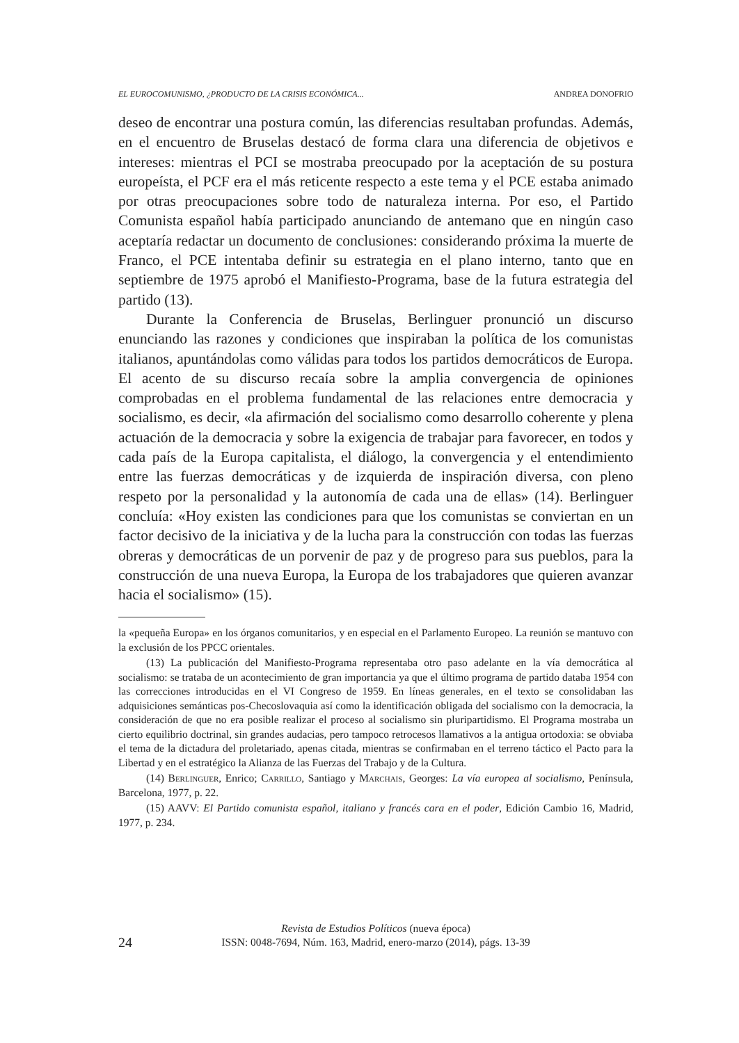EL EUROCOMUNISMO, ¿PRODUCTO DE LA CRISIS ECONÓMICA... ANDREA DONOFRIO
deseo de encontrar una postura común, las diferencias resultaban profundas. Además, en el encuentro de Bruselas destacó de forma clara una diferencia de objetivos e intereses: mientras el PCI se mostraba preocupado por la aceptación de su postura europeísta, el PCF era el más reticente respecto a este tema y el PCE estaba animado por otras preocupaciones sobre todo de naturaleza interna. Por eso, el Partido Comunista español había participado anunciando de antemano que en ningún caso aceptaría redactar un documento de conclusiones: considerando próxima la muerte de Franco, el PCE intentaba definir su estrategia en el plano interno, tanto que en septiembre de 1975 aprobó el Manifiesto-Programa, base de la futura estrategia del partido (13).
Durante la Conferencia de Bruselas, Berlinguer pronunció un discurso enunciando las razones y condiciones que inspiraban la política de los comunistas italianos, apuntándolas como válidas para todos los partidos democráticos de Europa. El acento de su discurso recaía sobre la amplia convergencia de opiniones comprobadas en el problema fundamental de las relaciones entre democracia y socialismo, es decir, «la afirmación del socialismo como desarrollo coherente y plena actuación de la democracia y sobre la exigencia de trabajar para favorecer, en todos y cada país de la Europa capitalista, el diálogo, la convergencia y el entendimiento entre las fuerzas democráticas y de izquierda de inspiración diversa, con pleno respeto por la personalidad y la autonomía de cada una de ellas» (14). Berlinguer concluía: «Hoy existen las condiciones para que los comunistas se conviertan en un factor decisivo de la iniciativa y de la lucha para la construcción con todas las fuerzas obreras y democráticas de un porvenir de paz y de progreso para sus pueblos, para la construcción de una nueva Europa, la Europa de los trabajadores que quieren avanzar hacia el socialismo» (15).
la «pequeña Europa» en los órganos comunitarios, y en especial en el Parlamento Europeo. La reunión se mantuvo con la exclusión de los PPCC orientales.
(13) La publicación del Manifiesto-Programa representaba otro paso adelante en la vía democrática al socialismo: se trataba de un acontecimiento de gran importancia ya que el último programa de partido databa 1954 con las correcciones introducidas en el VI Congreso de 1959. En líneas generales, en el texto se consolidaban las adquisiciones semánticas pos-Checoslovaquia así como la identificación obligada del socialismo con la democracia, la consideración de que no era posible realizar el proceso al socialismo sin pluripartidismo. El Programa mostraba un cierto equilibrio doctrinal, sin grandes audacias, pero tampoco retrocesos llamativos a la antigua ortodoxia: se obviaba el tema de la dictadura del proletariado, apenas citada, mientras se confirmaban en el terreno táctico el Pacto para la Libertad y en el estratégico la Alianza de las Fuerzas del Trabajo y de la Cultura.
(14) Berlinguer, Enrico; Carrillo, Santiago y Marchais, Georges: La vía europea al socialismo, Península, Barcelona, 1977, p. 22.
(15) AAVV: El Partido comunista español, italiano y francés cara en el poder, Edición Cambio 16, Madrid, 1977, p. 234.
Revista de Estudios Políticos (nueva época)
24
ISSN: 0048-7694, Núm. 163, Madrid, enero-marzo (2014), págs. 13-39